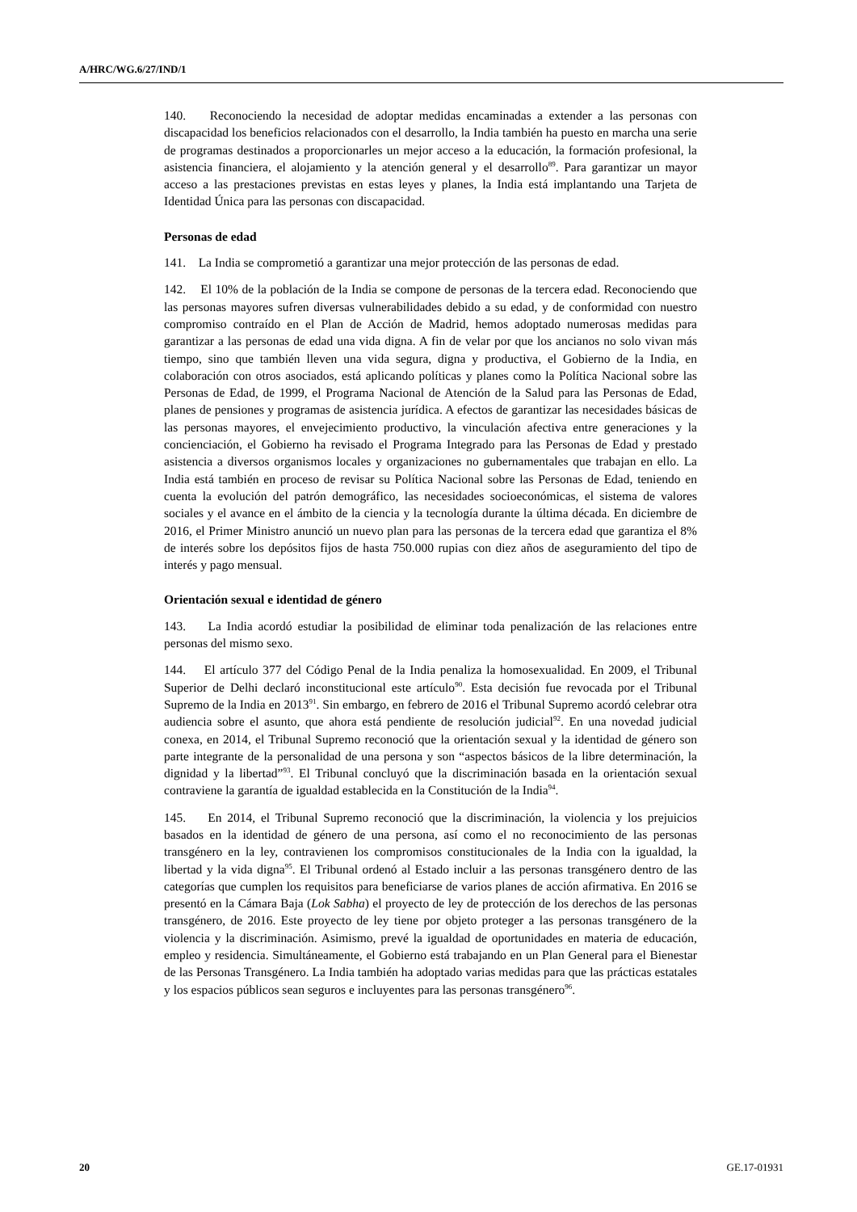A/HRC/WG.6/27/IND/1
140. Reconociendo la necesidad de adoptar medidas encaminadas a extender a las personas con discapacidad los beneficios relacionados con el desarrollo, la India también ha puesto en marcha una serie de programas destinados a proporcionarles un mejor acceso a la educación, la formación profesional, la asistencia financiera, el alojamiento y la atención general y el desarrollo<sup>89</sup>. Para garantizar un mayor acceso a las prestaciones previstas en estas leyes y planes, la India está implantando una Tarjeta de Identidad Única para las personas con discapacidad.
Personas de edad
141. La India se comprometió a garantizar una mejor protección de las personas de edad.
142. El 10% de la población de la India se compone de personas de la tercera edad. Reconociendo que las personas mayores sufren diversas vulnerabilidades debido a su edad, y de conformidad con nuestro compromiso contraído en el Plan de Acción de Madrid, hemos adoptado numerosas medidas para garantizar a las personas de edad una vida digna. A fin de velar por que los ancianos no solo vivan más tiempo, sino que también lleven una vida segura, digna y productiva, el Gobierno de la India, en colaboración con otros asociados, está aplicando políticas y planes como la Política Nacional sobre las Personas de Edad, de 1999, el Programa Nacional de Atención de la Salud para las Personas de Edad, planes de pensiones y programas de asistencia jurídica. A efectos de garantizar las necesidades básicas de las personas mayores, el envejecimiento productivo, la vinculación afectiva entre generaciones y la concienciación, el Gobierno ha revisado el Programa Integrado para las Personas de Edad y prestado asistencia a diversos organismos locales y organizaciones no gubernamentales que trabajan en ello. La India está también en proceso de revisar su Política Nacional sobre las Personas de Edad, teniendo en cuenta la evolución del patrón demográfico, las necesidades socioeconómicas, el sistema de valores sociales y el avance en el ámbito de la ciencia y la tecnología durante la última década. En diciembre de 2016, el Primer Ministro anunció un nuevo plan para las personas de la tercera edad que garantiza el 8% de interés sobre los depósitos fijos de hasta 750.000 rupias con diez años de aseguramiento del tipo de interés y pago mensual.
Orientación sexual e identidad de género
143. La India acordó estudiar la posibilidad de eliminar toda penalización de las relaciones entre personas del mismo sexo.
144. El artículo 377 del Código Penal de la India penaliza la homosexualidad. En 2009, el Tribunal Superior de Delhi declaró inconstitucional este artículo<sup>90</sup>. Esta decisión fue revocada por el Tribunal Supremo de la India en 2013<sup>91</sup>. Sin embargo, en febrero de 2016 el Tribunal Supremo acordó celebrar otra audiencia sobre el asunto, que ahora está pendiente de resolución judicial<sup>92</sup>. En una novedad judicial conexa, en 2014, el Tribunal Supremo reconoció que la orientación sexual y la identidad de género son parte integrante de la personalidad de una persona y son “aspectos básicos de la libre determinación, la dignidad y la libertad”<sup>93</sup>. El Tribunal concluyó que la discriminación basada en la orientación sexual contraviene la garantía de igualdad establecida en la Constitución de la India<sup>94</sup>.
145. En 2014, el Tribunal Supremo reconoció que la discriminación, la violencia y los prejuicios basados en la identidad de género de una persona, así como el no reconocimiento de las personas transgénero en la ley, contravienen los compromisos constitucionales de la India con la igualdad, la libertad y la vida digna<sup>95</sup>. El Tribunal ordenó al Estado incluir a las personas transgénero dentro de las categorías que cumplen los requisitos para beneficiarse de varios planes de acción afirmativa. En 2016 se presentó en la Cámara Baja (Lok Sabha) el proyecto de ley de protección de los derechos de las personas transgénero, de 2016. Este proyecto de ley tiene por objeto proteger a las personas transgénero de la violencia y la discriminación. Asimismo, prevé la igualdad de oportunidades en materia de educación, empleo y residencia. Simultáneamente, el Gobierno está trabajando en un Plan General para el Bienestar de las Personas Transgénero. La India también ha adoptado varias medidas para que las prácticas estatales y los espacios públicos sean seguros e incluyentes para las personas transgénero<sup>96</sup>.
20 GE.17-01931